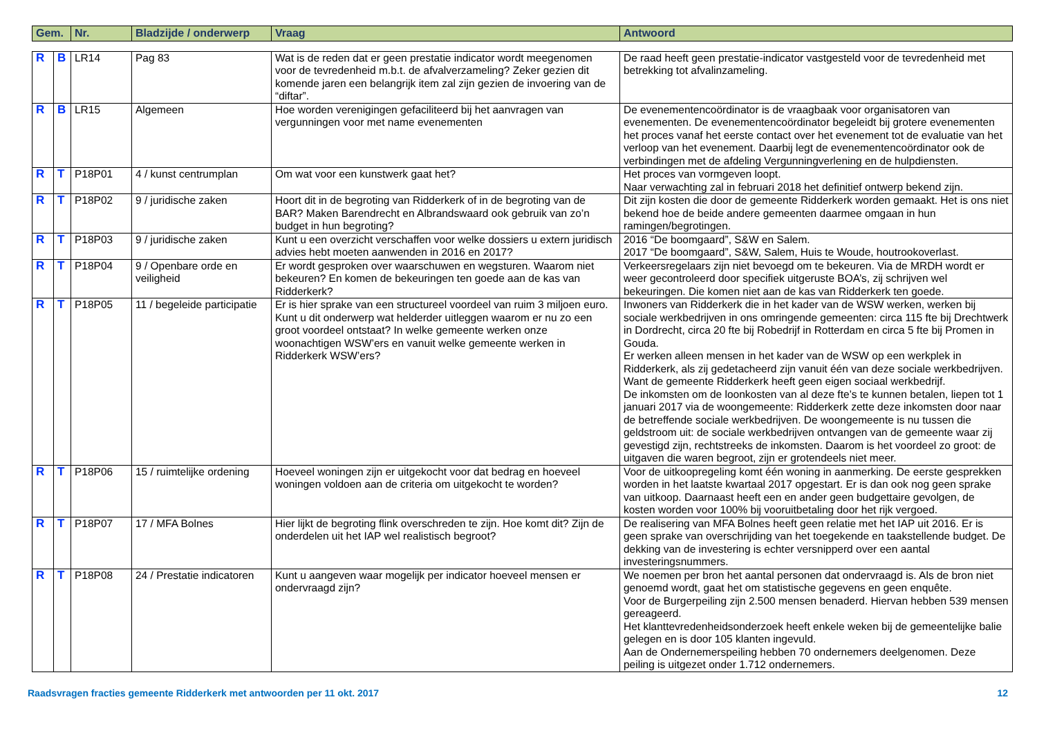| Gem. | Nr. | Bladzijde / onderwerp | Vraag | Antwoord |
| --- | --- | --- | --- | --- |
| R | B | LR14 | Pag 83 | Wat is de reden dat er geen prestatie indicator wordt meegenomen voor de tevredenheid m.b.t. de afvalverzameling? Zeker gezien dit komende jaren een belangrijk item zal zijn gezien de invoering van de “diftar”. | De raad heeft geen prestatie-indicator vastgesteld voor de tevredenheid met betrekking tot afvalinzameling. |
| R | B | LR15 | Algemeen | Hoe worden verenigingen gefaciliteerd bij het aanvragen van vergunningen voor met name evenementen | De evenementencoördinator is de vraagbaak voor organisatoren van evenementen. De evenementencoördinator begeleidt bij grotere evenementen het proces vanaf het eerste contact over het evenement tot de evaluatie van het verloop van het evenement. Daarbij legt de evenementencoördinator ook de verbindingen met de afdeling Vergunningverlening en de hulpdiensten. |
| R | T | P18P01 | 4 / kunst centrumplan | Om wat voor een kunstwerk gaat het? | Het proces van vormgeven loopt. Naar verwachting zal in februari 2018 het definitief ontwerp bekend zijn. |
| R | T | P18P02 | 9 / juridische zaken | Hoort dit in de begroting van Ridderkerk of in de begroting van de BAR? Maken Barendrecht en Albrandswaard ook gebruik van zo’n budget in hun begroting? | Dit zijn kosten die door de gemeente Ridderkerk worden gemaakt. Het is ons niet bekend hoe de beide andere gemeenten daarmee omgaan in hun ramingen/begrotingen. |
| R | T | P18P03 | 9 / juridische zaken | Kunt u een overzicht verschaffen voor welke dossiers u extern juridisch advies hebt moeten aanwenden in 2016 en 2017? | 2016 “De boomgaard”, S&W en Salem. 2017 “De boomgaard”, S&W, Salem, Huis te Woude, houtrookoverlast. |
| R | T | P18P04 | 9 / Openbare orde en veiligheid | Er wordt gesproken over waarschuwen en wegsturen. Waarom niet bekeuren? En komen de bekeuringen ten goede aan de kas van Ridderkerk? | Verkeersregelaars zijn niet bevoegd om te bekeuren. Via de MRDH wordt er weer gecontroleerd door specifiek uitgeruste BOA’s, zij schrijven wel bekeuringen. Die komen niet aan de kas van Ridderkerk ten goede. |
| R | T | P18P05 | 11 / begeleide participatie | Er is hier sprake van een structureel voordeel van ruim 3 miljoen euro. Kunt u dit onderwerp wat helderder uitleggen waarom er nu zo een groot voordeel ontstaat? In welke gemeente werken onze woonachtigen WSW’ers en vanuit welke gemeente werken in Ridderkerk WSW’ers? | Inwoners van Ridderkerk die in het kader van de WSW werken, werken bij sociale werkbedrijven in ons omringende gemeenten: circa 115 fte bij Drechtwerk in Dordrecht, circa 20 fte bij Robedrijf in Rotterdam en circa 5 fte bij Promen in Gouda. Er werken alleen mensen in het kader van de WSW op een werkplek in Ridderkerk, als zij gedetacheerd zijn vanuit één van deze sociale werkbedrijven. Want de gemeente Ridderkerk heeft geen eigen sociaal werkbedrijf. De inkomsten om de loonkosten van al deze fte’s te kunnen betalen, liepen tot 1 januari 2017 via de woongemeente: Ridderkerk zette deze inkomsten door naar de betreffende sociale werkbedrijven. De woongemeente is nu tussen die geldstroom uit: de sociale werkbedrijven ontvangen van de gemeente waar zij gevestigd zijn, rechtstreeks de inkomsten. Daarom is het voordeel zo groot: de uitgaven die waren begroot, zijn er grotendeels niet meer. |
| R | T | P18P06 | 15 / ruimtelijke ordening | Hoeveel woningen zijn er uitgekocht voor dat bedrag en hoeveel woningen voldoen aan de criteria om uitgekocht te worden? | Voor de uitkoopregeling komt één woning in aanmerking. De eerste gesprekken worden in het laatste kwartaal 2017 opgestart. Er is dan ook nog geen sprake van uitkoop. Daarnaast heeft een en ander geen budgettaire gevolgen, de kosten worden voor 100% bij vooruitbetaling door het rijk vergoed. |
| R | T | P18P07 | 17 / MFA Bolnes | Hier lijkt de begroting flink overschreden te zijn. Hoe komt dit? Zijn de onderdelen uit het IAP wel realistisch begroot? | De realisering van MFA Bolnes heeft geen relatie met het IAP uit 2016. Er is geen sprake van overschrijding van het toegekende en taakstellende budget. De dekking van de investering is echter versnipperd over een aantal investeringsnummers. |
| R | T | P18P08 | 24 / Prestatie indicatoren | Kunt u aangeven waar mogelijk per indicator hoeveel mensen er ondervraagd zijn? | We noemen per bron het aantal personen dat ondervraagd is. Als de bron niet genoemd wordt, gaat het om statistische gegevens en geen enquête. Voor de Burgerpeiling zijn 2.500 mensen benaderd. Hiervan hebben 539 mensen gereageerd. Het klanttevredenheidsonderzoek heeft enkele weken bij de gemeentelijke balie gelegen en is door 105 klanten ingevuld. Aan de Ondernemerspeiling hebben 70 ondernemers deelgenomen. Deze peiling is uitgezet onder 1.712 ondernemers. |
Raadsvragen fracties gemeente Ridderkerk met antwoorden per 11 okt. 2017 12